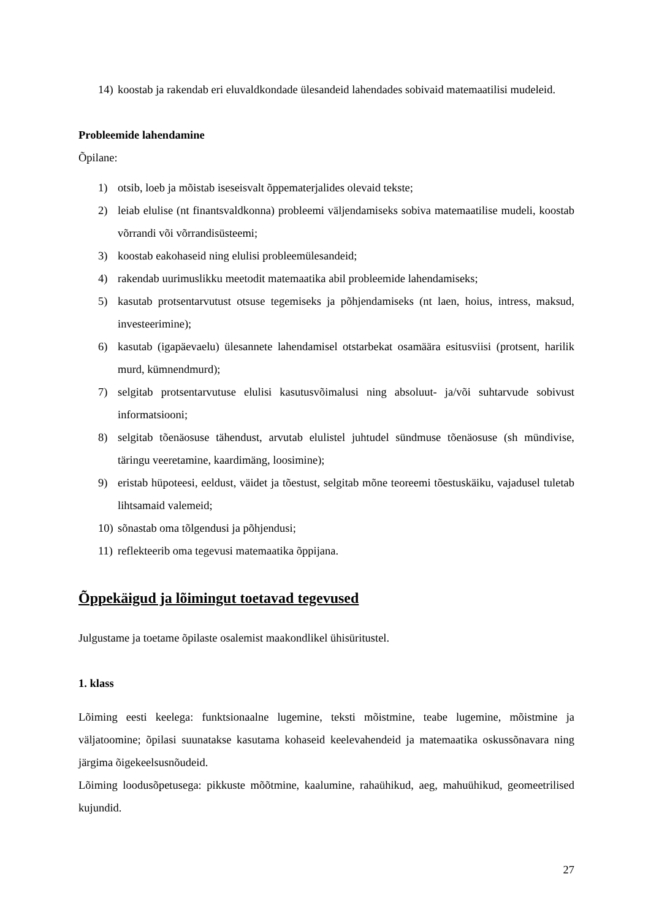14) koostab ja rakendab eri eluvaldkondade ülesandeid lahendades sobivaid matemaatilisi mudeleid.
Probleemide lahendamine
Õpilane:
1) otsib, loeb ja mõistab iseseisvalt õppematerjalides olevaid tekste;
2) leiab elulise (nt finantsvaldkonna) probleemi väljendamiseks sobiva matemaatilise mudeli, koostab võrrandi või võrrandisüsteemi;
3) koostab eakohaseid ning elulisi probleemülesandeid;
4) rakendab uurimuslikku meetodit matemaatika abil probleemide lahendamiseks;
5) kasutab protsentarvutust otsuse tegemiseks ja põhjendamiseks (nt laen, hoius, intress, maksud, investeerimine);
6) kasutab (igapäevaelu) ülesannete lahendamisel otstarbekat osamäära esitusviisi (protsent, harilik murd, kümnendmurd);
7) selgitab protsentarvutuse elulisi kasutusvõimalusi ning absoluut- ja/või suhtarvude sobivust informatsiooni;
8) selgitab tõenäosuse tähendust, arvutab elulistel juhtudel sündmuse tõenäosuse (sh mündivise, täringu veeretamine, kaardimäng, loosimine);
9) eristab hüpoteesi, eeldust, väidet ja tõestust, selgitab mõne teoreemi tõestuskäiku, vajadusel tuletab lihtsamaid valemeid;
10) sõnastab oma tõlgendusi ja põhjendusi;
11) reflekteerib oma tegevusi matemaatika õppijana.
Õppekäigud ja lõimingut toetavad tegevused
Julgustame ja toetame õpilaste osalemist maakondlikel ühisüritustel.
1. klass
Lõiming eesti keelega: funktsionaalne lugemine, teksti mõistmine, teabe lugemine, mõistmine ja väljatoomine; õpilasi suunatakse kasutama kohaseid keelevahendeid ja matemaatika oskussõnavara ning järgima õigekeelsusnõudeid.
Lõiming loodusõpetusega: pikkuste mõõtmine, kaalumine, rahaühikud, aeg, mahuühikud, geomeetrilised kujundid.
27